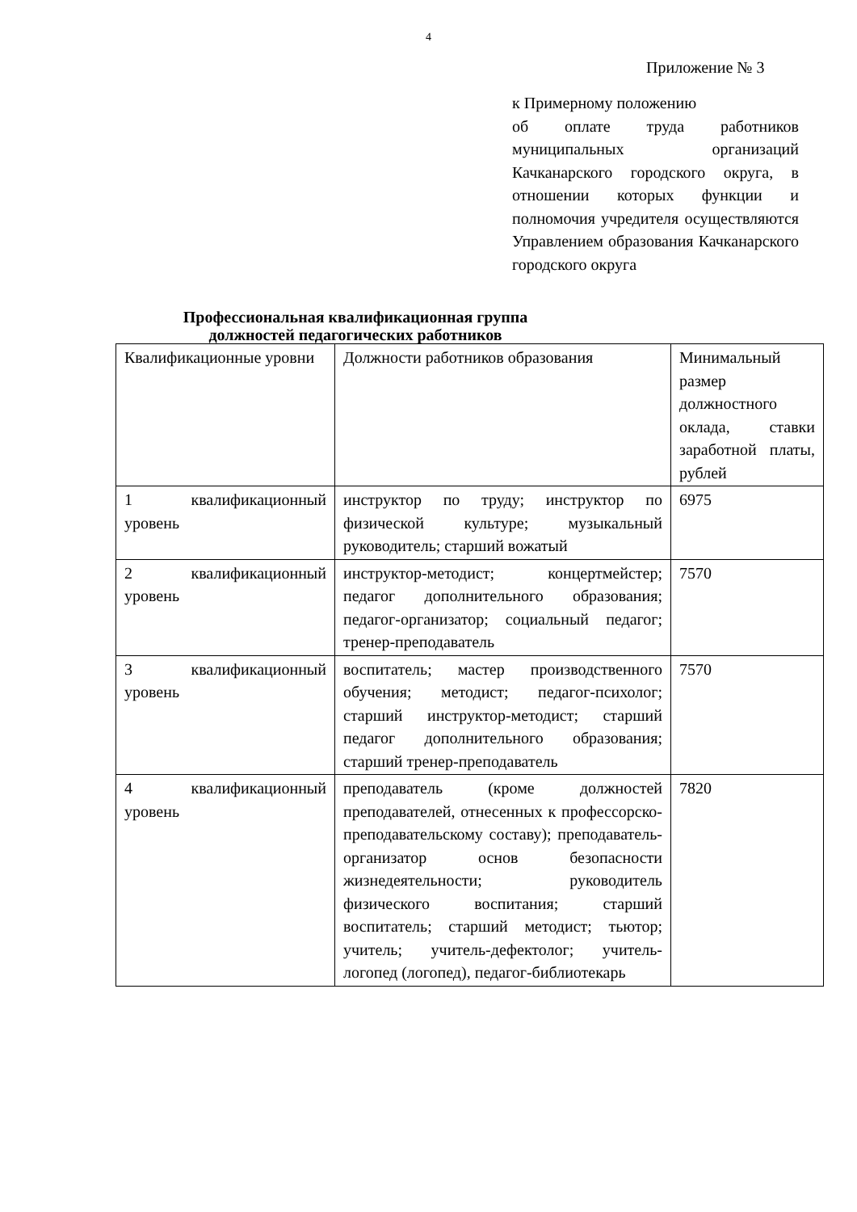4
Приложение № 3
к Примерному положению
об оплате труда работников муниципальных организаций Качканарского городского округа, в отношении которых функции и полномочия учредителя осуществляются Управлением образования Качканарского городского округа
Профессиональная квалификационная группа
должностей педагогических работников
| Квалификационные уровни | Должности работников образования | Минимальный размер должностного оклада, ставки заработной платы, рублей |
| 1 квалификационный уровень | инструктор по труду; инструктор по физической культуре; музыкальный руководитель; старший вожатый | 6975 |
| 2 квалификационный уровень | инструктор-методист; концертмейстер; педагог дополнительного образования; педагог-организатор; социальный педагог; тренер-преподаватель | 7570 |
| 3 квалификационный уровень | воспитатель; мастер производственного обучения; методист; педагог-психолог; старший инструктор-методист; старший педагог дополнительного образования; старший тренер-преподаватель | 7570 |
| 4 квалификационный уровень | преподаватель (кроме должностей преподавателей, отнесенных к профессорско-преподавательскому составу); преподаватель-организатор основ безопасности жизнедеятельности; руководитель физического воспитания; старший воспитатель; старший методист; тьютор; учитель; учитель-дефектолог; учитель-логопед (логопед), педагог-библиотекарь | 7820 |